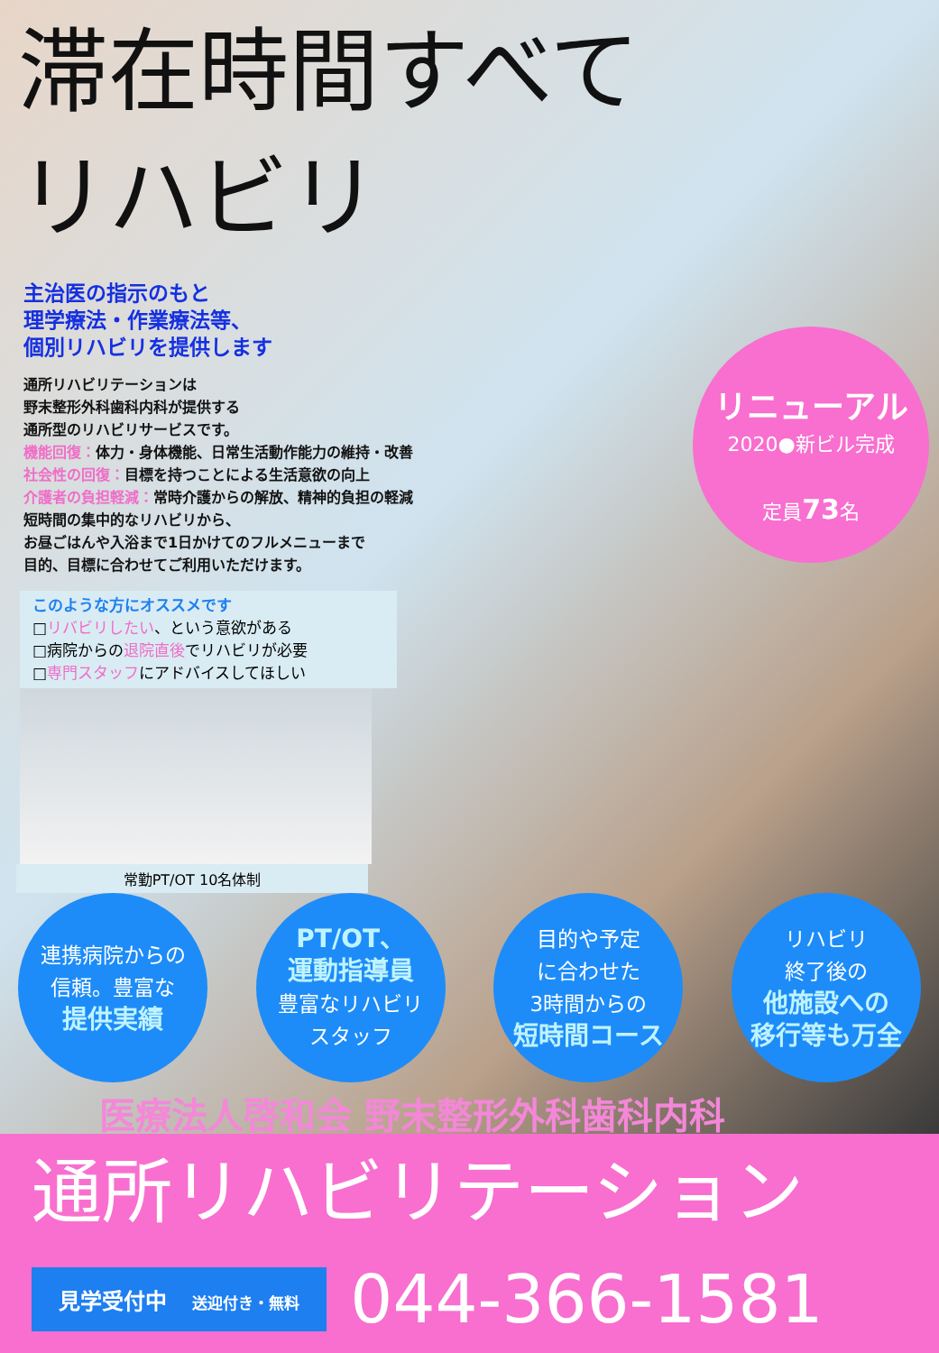滞在時間すべて
リハビリ
主治医の指示のもと
理学療法・作業療法等、
個別リハビリを提供します
通所リハビリテーションは
野末整形外科歯科内科が提供する
通所型のリハビリサービスです。
機能回復：体力・身体機能、日常生活動作能力の維持・改善
社会性の回復：目標を持つことによる生活意欲の向上
介護者の負担軽減：常時介護からの解放、精神的負担の軽減
短時間の集中的なリハビリから、
お昼ごはんや入浴まで1日かけてのフルメニューまで
目的、目標に合わせてご利用いただけます。
このような方にオススメです
□リバビリしたい、という意欲がある
□病院からの退院直後でリハビリが必要
□専門スタッフにアドバイスしてほしい
常勤PT/OT 10名体制
リニューアル
2020●新ビル完成
定員73名
連携病院からの
信頼。豊富な
提供実績
PT/OT、
運動指導員
豊富なリハビリ
スタッフ
目的や予定
に合わせた
3時間からの
短時間コース
リハビリ
終了後の
他施設への
移行等も万全
医療法人啓和会 野末整形外科歯科内科
通所リハビリテーション
見学受付中 送迎付き・無料
044-366-1581